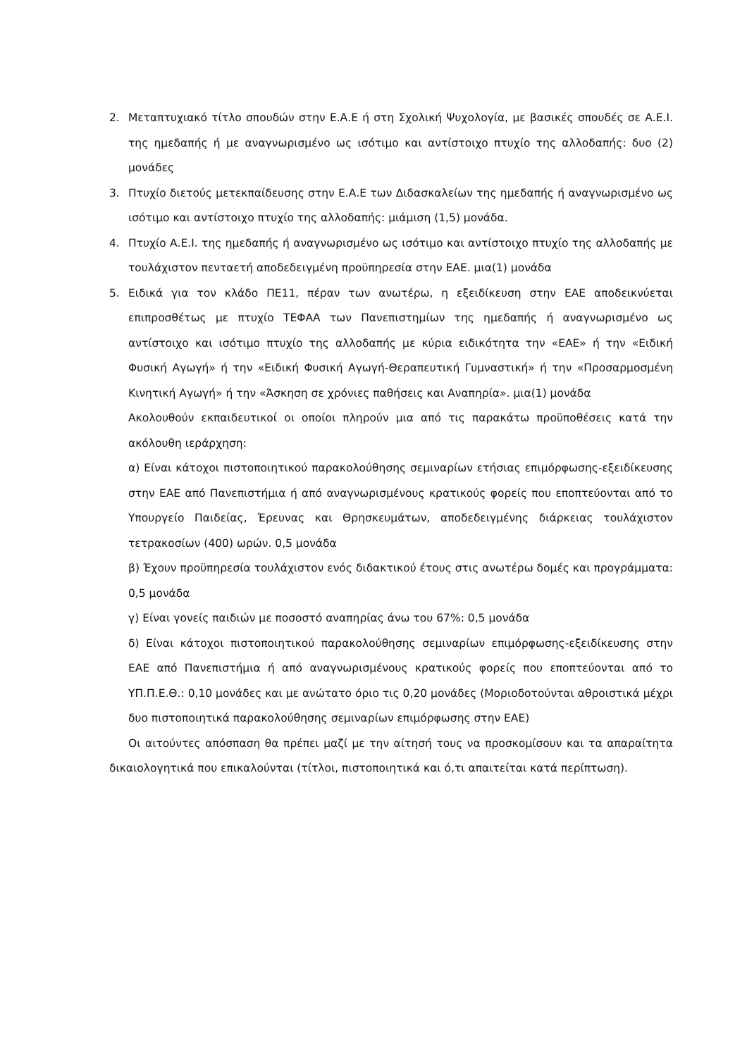2. Μεταπτυχιακό τίτλο σπουδών στην Ε.Α.Ε ή στη Σχολική Ψυχολογία, με βασικές σπουδές σε Α.Ε.Ι. της ημεδαπής ή με αναγνωρισμένο ως ισότιμο και αντίστοιχο πτυχίο της αλλοδαπής: δυο (2) μονάδες
3. Πτυχίο διετούς μετεκπαίδευσης στην Ε.Α.Ε των Διδασκαλείων της ημεδαπής ή αναγνωρισμένο ως ισότιμο και αντίστοιχο πτυχίο της αλλοδαπής: μιάμιση (1,5) μονάδα.
4. Πτυχίο Α.Ε.Ι. της ημεδαπής ή αναγνωρισμένο ως ισότιμο και αντίστοιχο πτυχίο της αλλοδαπής με τουλάχιστον πενταετή αποδεδειγμένη προϋπηρεσία στην ΕΑΕ. μια(1) μονάδα
5. Ειδικά για τον κλάδο ΠΕ11, πέραν των ανωτέρω, η εξειδίκευση στην ΕΑΕ αποδεικνύεται επιπροσθέτως με πτυχίο ΤΕΦΑΑ των Πανεπιστημίων της ημεδαπής ή αναγνωρισμένο ως αντίστοιχο και ισότιμο πτυχίο της αλλοδαπής με κύρια ειδικότητα την «ΕΑΕ» ή την «Ειδική Φυσική Αγωγή» ή την «Ειδική Φυσική Αγωγή-Θεραπευτική Γυμναστική» ή την «Προσαρμοσμένη Κινητική Αγωγή» ή την «Άσκηση σε χρόνιες παθήσεις και Αναπηρία». μια(1) μονάδα
Ακολουθούν εκπαιδευτικοί οι οποίοι πληρούν μια από τις παρακάτω προϋποθέσεις κατά την ακόλουθη ιεράρχηση:
α) Είναι κάτοχοι πιστοποιητικού παρακολούθησης σεμιναρίων ετήσιας επιμόρφωσης-εξειδίκευσης στην ΕΑΕ από Πανεπιστήμια ή από αναγνωρισμένους κρατικούς φορείς που εποπτεύονται από το Υπουργείο Παιδείας, Έρευνας και Θρησκευμάτων, αποδεδειγμένης διάρκειας τουλάχιστον τετρακοσίων (400) ωρών. 0,5 μονάδα
β) Έχουν προϋπηρεσία τουλάχιστον ενός διδακτικού έτους στις ανωτέρω δομές και προγράμματα: 0,5 μονάδα
γ) Είναι γονείς παιδιών με ποσοστό αναπηρίας άνω του 67%: 0,5 μονάδα
δ) Είναι κάτοχοι πιστοποιητικού παρακολούθησης σεμιναρίων επιμόρφωσης-εξειδίκευσης στην ΕΑΕ από Πανεπιστήμια ή από αναγνωρισμένους κρατικούς φορείς που εποπτεύονται από το ΥΠ.Π.Ε.Θ.: 0,10 μονάδες και με ανώτατο όριο τις 0,20 μονάδες (Μοριοδοτούνται αθροιστικά μέχρι δυο πιστοποιητικά παρακολούθησης σεμιναρίων επιμόρφωσης στην ΕΑΕ)
Οι αιτούντες απόσπαση θα πρέπει μαζί με την αίτησή τους να προσκομίσουν και τα απαραίτητα δικαιολογητικά που επικαλούνται (τίτλοι, πιστοποιητικά και ό,τι απαιτείται κατά περίπτωση).